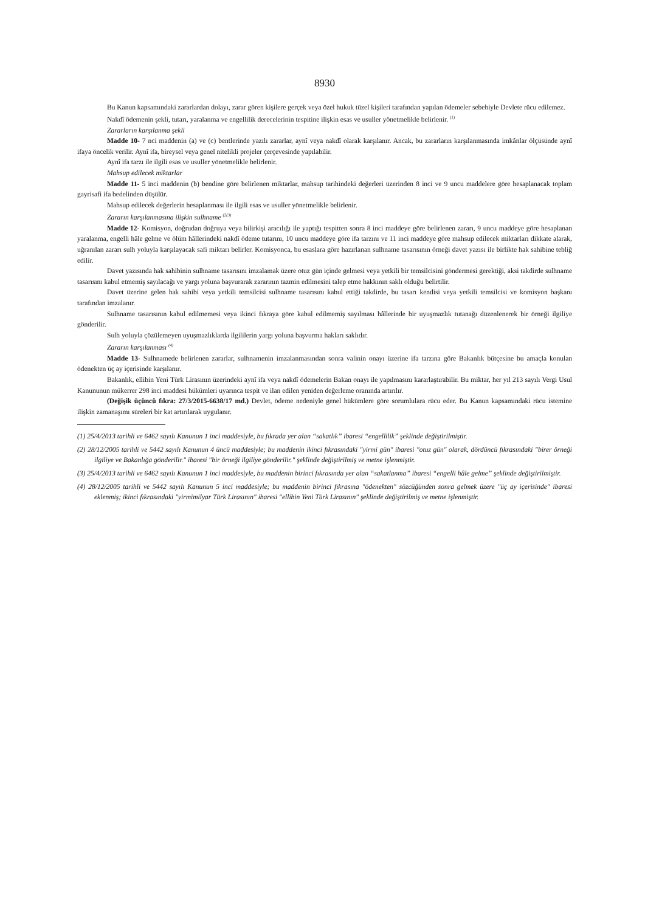8930
Bu Kanun kapsamındaki zararlardan dolayı, zarar gören kişilere gerçek veya özel hukuk tüzel kişileri tarafından yapılan ödemeler sebebiyle Devlete rücu edilemez.
Nakdî ödemenin şekli, tutarı, yaralanma ve engellilik derecelerinin tespitine ilişkin esas ve usuller yönetmelikle belirlenir. <sup>(1)</sup>
Zararların karşılanma şekli
Madde 10- 7 nci maddenin (a) ve (c) bentlerinde yazılı zararlar, aynî veya nakdî olarak karşılanır. Ancak, bu zararların karşılanmasında imkânlar ölçüsünde aynî ifaya öncelik verilir. Aynî ifa, bireysel veya genel nitelikli projeler çerçevesinde yapılabilir.
Aynî ifa tarzı ile ilgili esas ve usuller yönetmelikle belirlenir.
Mahsup edilecek miktarlar
Madde 11- 5 inci maddenin (b) bendine göre belirlenen miktarlar, mahsup tarihindeki değerleri üzerinden 8 inci ve 9 uncu maddelere göre hesaplanacak toplam gayrisafi ifa bedelinden düşülür.
Mahsup edilecek değerlerin hesaplanması ile ilgili esas ve usuller yönetmelikle belirlenir.
Zararın karşılanmasına ilişkin sulhname <sup>(2(3)</sup>
Madde 12- Komisyon, doğrudan doğruya veya bilirkişi aracılığı ile yaptığı tespitten sonra 8 inci maddeye göre belirlenen zararı, 9 uncu maddeye göre hesaplanan yaralanma, engelli hâle gelme ve ölüm hâllerindeki nakdî ödeme tutarını, 10 uncu maddeye göre ifa tarzını ve 11 inci maddeye göre mahsup edilecek miktarları dikkate alarak, uğranılan zararı sulh yoluyla karşılayacak safi miktarı belirler. Komisyonca, bu esaslara göre hazırlanan sulhname tasarısının örneği davet yazısı ile birlikte hak sahibine tebliğ edilir.
Davet yazısında hak sahibinin sulhname tasarısını imzalamak üzere otuz gün içinde gelmesi veya yetkili bir temsilcisini göndermesi gerektiği, aksi takdirde sulhname tasarısını kabul etmemiş sayılacağı ve yargı yoluna başvurarak zararının tazmin edilmesini talep etme hakkının saklı olduğu belirtilir.
Davet üzerine gelen hak sahibi veya yetkili temsilcisi sulhname tasarısını kabul ettiği takdirde, bu tasarı kendisi veya yetkili temsilcisi ve komisyon başkanı tarafından imzalanır.
Sulhname tasarısının kabul edilmemesi veya ikinci fıkraya göre kabul edilmemiş sayılması hâllerinde bir uyuşmazlık tutanağı düzenlenerek bir örneği ilgiliye gönderilir.
Sulh yoluyla çözülemeyen uyuşmazlıklarda ilgililerin yargı yoluna başvurma hakları saklıdır.
Zararın karşılanması <sup>(4)</sup>
Madde 13- Sulhnamede belirlenen zararlar, sulhnamenin imzalanmasından sonra valinin onayı üzerine ifa tarzına göre Bakanlık bütçesine bu amaçla konulan ödenekten üç ay içerisinde karşılanır.
Bakanlık, ellibin Yeni Türk Lirasının üzerindeki aynî ifa veya nakdî ödemelerin Bakan onayı ile yapılmasını kararlaştırabilir. Bu miktar, her yıl 213 sayılı Vergi Usul Kanununun mükerrer 298 inci maddesi hükümleri uyarınca tespit ve ilan edilen yeniden değerleme oranında artırılır.
(Değişik üçüncü fıkra: 27/3/2015-6638/17 md.) Devlet, ödeme nedeniyle genel hükümlere göre sorumlulara rücu eder. Bu Kanun kapsamındaki rücu istemine ilişkin zamanaşımı süreleri bir kat artırılarak uygulanır.
(1) 25/4/2013 tarihli ve 6462 sayılı Kanunun 1 inci maddesiyle, bu fıkrada yer alan “sakatlık” ibaresi “engellilik” şeklinde değiştirilmiştir.
(2) 28/12/2005 tarihli ve 5442 sayılı Kanunun 4 üncü maddesiyle; bu maddenin ikinci fıkrasındaki "yirmi gün" ibaresi "otuz gün" olarak, dördüncü fıkrasındaki "birer örneği ilgiliye ve Bakanlığa gönderilir." ibaresi "bir örneği ilgiliye gönderilir." şeklinde değiştirilmiş ve metne işlenmiştir.
(3) 25/4/2013 tarihli ve 6462 sayılı Kanunun 1 inci maddesiyle, bu maddenin birinci fıkrasında yer alan “sakatlanma” ibaresi “engelli hâle gelme” şeklinde değiştirilmiştir.
(4) 28/12/2005 tarihli ve 5442 sayılı Kanunun 5 inci maddesiyle; bu maddenin birinci fıkrasına "ödenekten" sözcüğünden sonra gelmek üzere "üç ay içerisinde" ibaresi eklenmiş; ikinci fıkrasındaki "yirmimilyar Türk Lirasının" ibaresi "ellibin Yeni Türk Lirasının" şeklinde değiştirilmiş ve metne işlenmiştir.